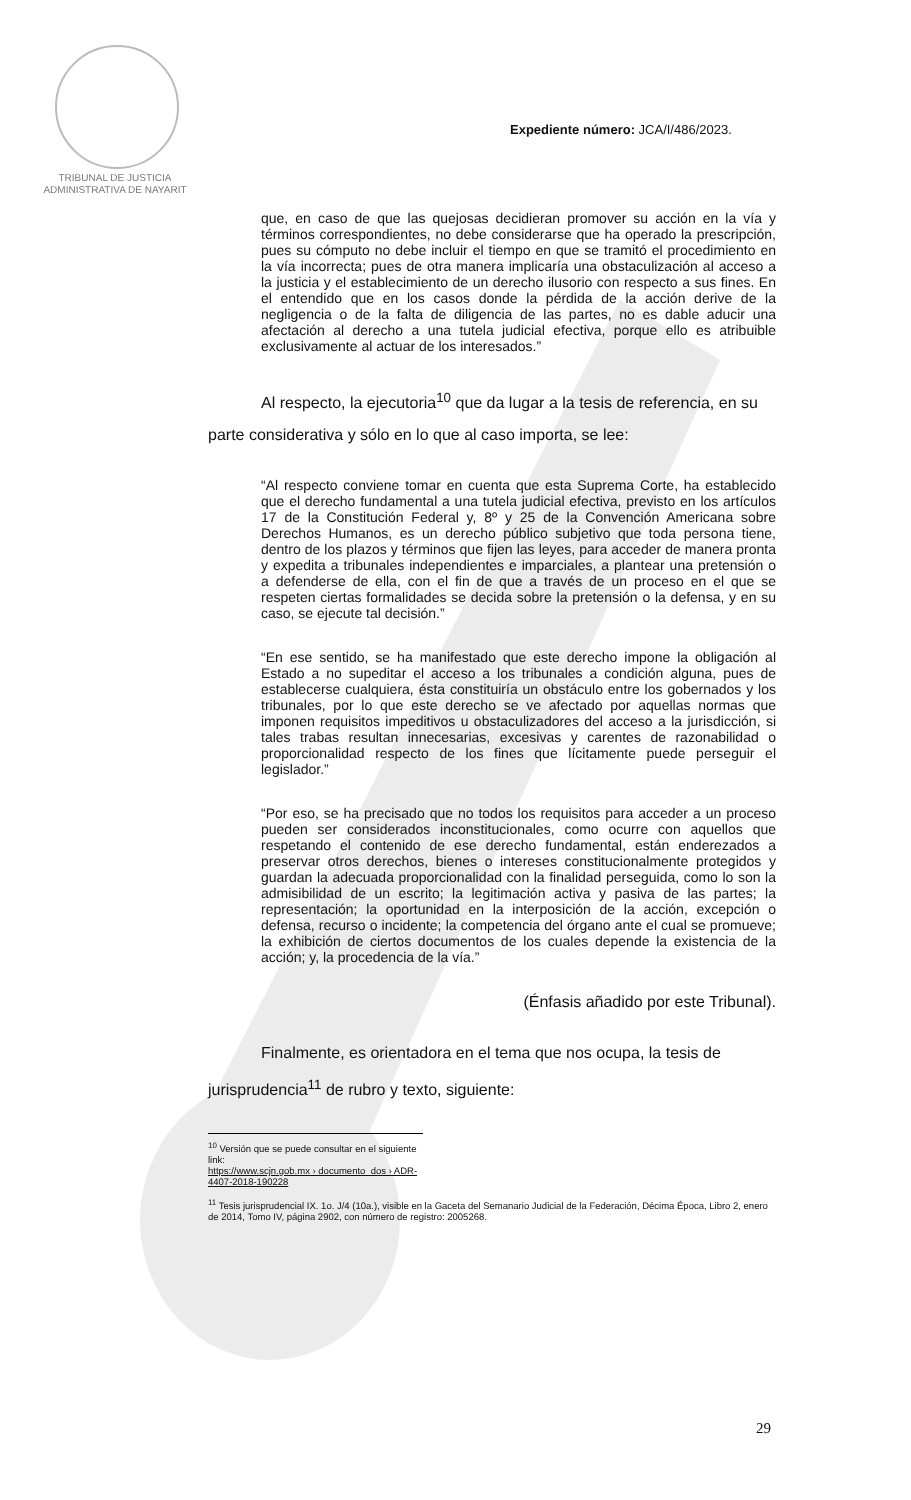TRIBUNAL DE JUSTICIA
ADMINISTRATIVA DE NAYARIT
Expediente número: JCA/I/486/2023.
que, en caso de que las quejosas decidieran promover su acción en la vía y términos correspondientes, no debe considerarse que ha operado la prescripción, pues su cómputo no debe incluir el tiempo en que se tramitó el procedimiento en la vía incorrecta; pues de otra manera implicaría una obstaculización al acceso a la justicia y el establecimiento de un derecho ilusorio con respecto a sus fines. En el entendido que en los casos donde la pérdida de la acción derive de la negligencia o de la falta de diligencia de las partes, no es dable aducir una afectación al derecho a una tutela judicial efectiva, porque ello es atribuible exclusivamente al actuar de los interesados.”
Al respecto, la ejecutoria<sup>10</sup> que da lugar a la tesis de referencia, en su parte considerativa y sólo en lo que al caso importa, se lee:
“Al respecto conviene tomar en cuenta que esta Suprema Corte, ha establecido que el derecho fundamental a una tutela judicial efectiva, previsto en los artículos 17 de la Constitución Federal y, 8º y 25 de la Convención Americana sobre Derechos Humanos, es un derecho público subjetivo que toda persona tiene, dentro de los plazos y términos que fijen las leyes, para acceder de manera pronta y expedita a tribunales independientes e imparciales, a plantear una pretensión o a defenderse de ella, con el fin de que a través de un proceso en el que se respeten ciertas formalidades se decida sobre la pretensión o la defensa, y en su caso, se ejecute tal decisión.”
“En ese sentido, se ha manifestado que este derecho impone la obligación al Estado a no supeditar el acceso a los tribunales a condición alguna, pues de establecerse cualquiera, ésta constituiría un obstáculo entre los gobernados y los tribunales, por lo que este derecho se ve afectado por aquellas normas que imponen requisitos impeditivos u obstaculizadores del acceso a la jurisdicción, si tales trabas resultan innecesarias, excesivas y carentes de razonabilidad o proporcionalidad respecto de los fines que lícitamente puede perseguir el legislador.”
“Por eso, se ha precisado que no todos los requisitos para acceder a un proceso pueden ser considerados inconstitucionales, como ocurre con aquellos que respetando el contenido de ese derecho fundamental, están enderezados a preservar otros derechos, bienes o intereses constitucionalmente protegidos y guardan la adecuada proporcionalidad con la finalidad perseguida, como lo son la admisibilidad de un escrito; la legitimación activa y pasiva de las partes; la representación; la oportunidad en la interposición de la acción, excepción o defensa, recurso o incidente; la competencia del órgano ante el cual se promueve; la exhibición de ciertos documentos de los cuales depende la existencia de la acción; y, la procedencia de la vía.”
(Énfasis añadido por este Tribunal).
Finalmente, es orientadora en el tema que nos ocupa, la tesis de jurisprudencia<sup>11</sup> de rubro y texto, siguiente:
<sup>10</sup> Versión que se puede consultar en el siguiente link:
https://www.scjn.gob.mx › documento_dos › ADR-4407-2018-190228
<sup>11</sup> Tesis jurisprudencial IX. 1o. J/4 (10a.), visible en la Gaceta del Semanario Judicial de la Federación, Décima Época, Libro 2, enero de 2014, Tomo IV, página 2902, con número de registro: 2005268.
29